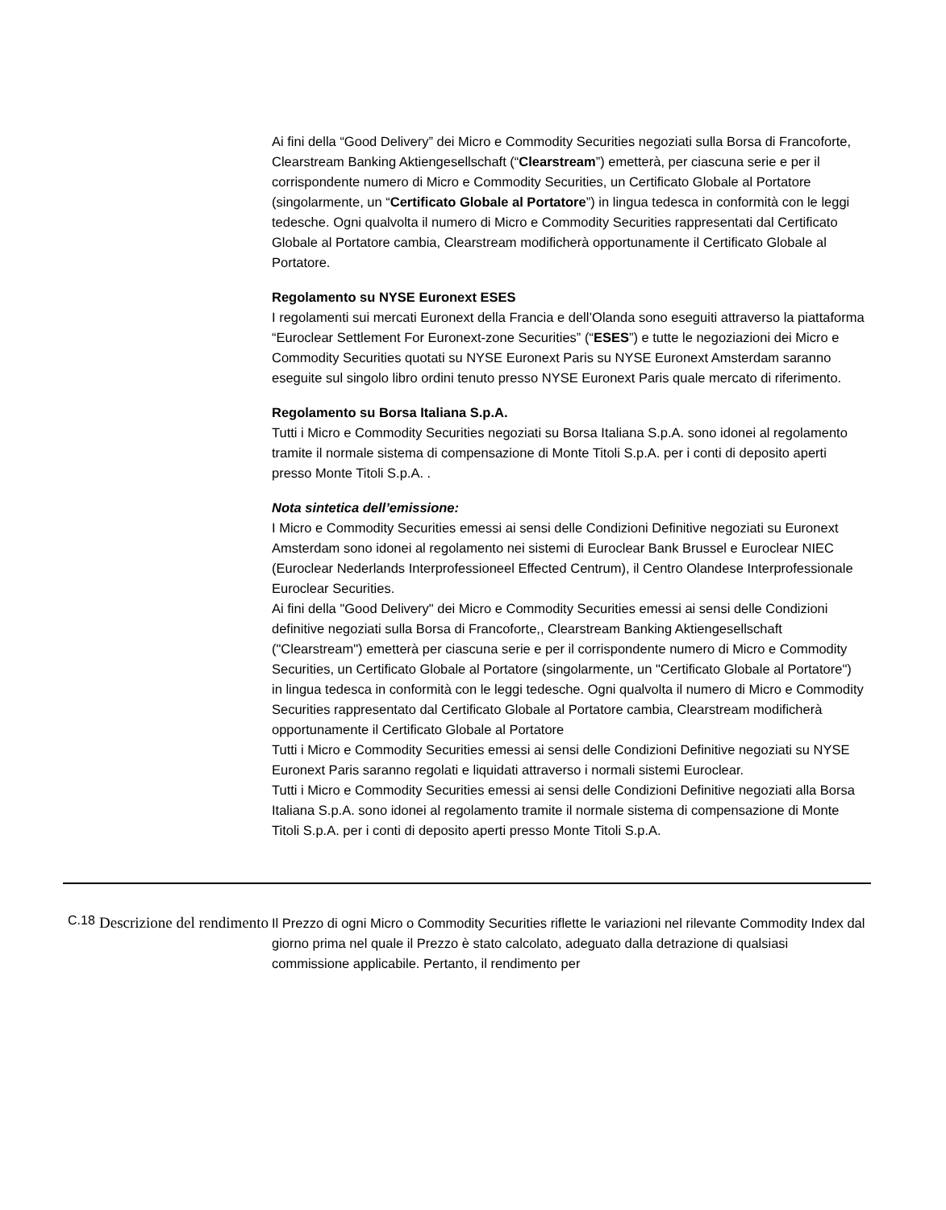Ai fini della “Good Delivery” dei Micro e Commodity Securities negoziati sulla Borsa di Francoforte, Clearstream Banking Aktiengesellschaft (“Clearstream”) emetterà, per ciascuna serie e per il corrispondente numero di Micro e Commodity Securities, un Certificato Globale al Portatore (singolarmente, un “Certificato Globale al Portatore”) in lingua tedesca in conformità con le leggi tedesche. Ogni qualvolta il numero di Micro e Commodity Securities rappresentati dal Certificato Globale al Portatore cambia, Clearstream modificherà opportunamente il Certificato Globale al Portatore.
Regolamento su NYSE Euronext ESES
I regolamenti sui mercati Euronext della Francia e dell’Olanda sono eseguiti attraverso la piattaforma “Euroclear Settlement For Euronext-zone Securities” (“ESES”) e tutte le negoziazioni dei Micro e Commodity Securities quotati su NYSE Euronext Paris su NYSE Euronext Amsterdam saranno eseguite sul singolo libro ordini tenuto presso NYSE Euronext Paris quale mercato di riferimento.
Regolamento su Borsa Italiana S.p.A.
Tutti i Micro e Commodity Securities negoziati su Borsa Italiana S.p.A. sono idonei al regolamento tramite il normale sistema di compensazione di Monte Titoli S.p.A. per i conti di deposito aperti presso Monte Titoli S.p.A. .
Nota sintetica dell’emissione:
I Micro e Commodity Securities emessi ai sensi delle Condizioni Definitive negoziati su Euronext Amsterdam sono idonei al regolamento nei sistemi di Euroclear Bank Brussel e Euroclear NIEC (Euroclear Nederlands Interprofessioneel Effected Centrum), il Centro Olandese Interprofessionale Euroclear Securities.
Ai fini della "Good Delivery" dei Micro e Commodity Securities emessi ai sensi delle Condizioni definitive negoziati sulla Borsa di Francoforte,, Clearstream Banking Aktiengesellschaft ("Clearstream") emetterà per ciascuna serie e per il corrispondente numero di Micro e Commodity Securities, un Certificato Globale al Portatore (singolarmente, un "Certificato Globale al Portatore") in lingua tedesca in conformità con le leggi tedesche. Ogni qualvolta il numero di Micro e Commodity Securities rappresentato dal Certificato Globale al Portatore cambia, Clearstream modificherà opportunamente il Certificato Globale al Portatore
Tutti i Micro e Commodity Securities emessi ai sensi delle Condizioni Definitive negoziati su NYSE Euronext Paris saranno regolati e liquidati attraverso i normali sistemi Euroclear.
Tutti i Micro e Commodity Securities emessi ai sensi delle Condizioni Definitive negoziati alla Borsa Italiana S.p.A. sono idonei al regolamento tramite il normale sistema di compensazione di Monte Titoli S.p.A. per i conti di deposito aperti presso Monte Titoli S.p.A.
| C.18 | Descrizione del rendimento | Il Prezzo di ogni Micro o Commodity Securities riflette le variazioni nel rilevante Commodity Index dal giorno prima nel quale il Prezzo è stato calcolato, adeguato dalla detrazione di qualsiasi commissione applicabile. Pertanto, il rendimento per |